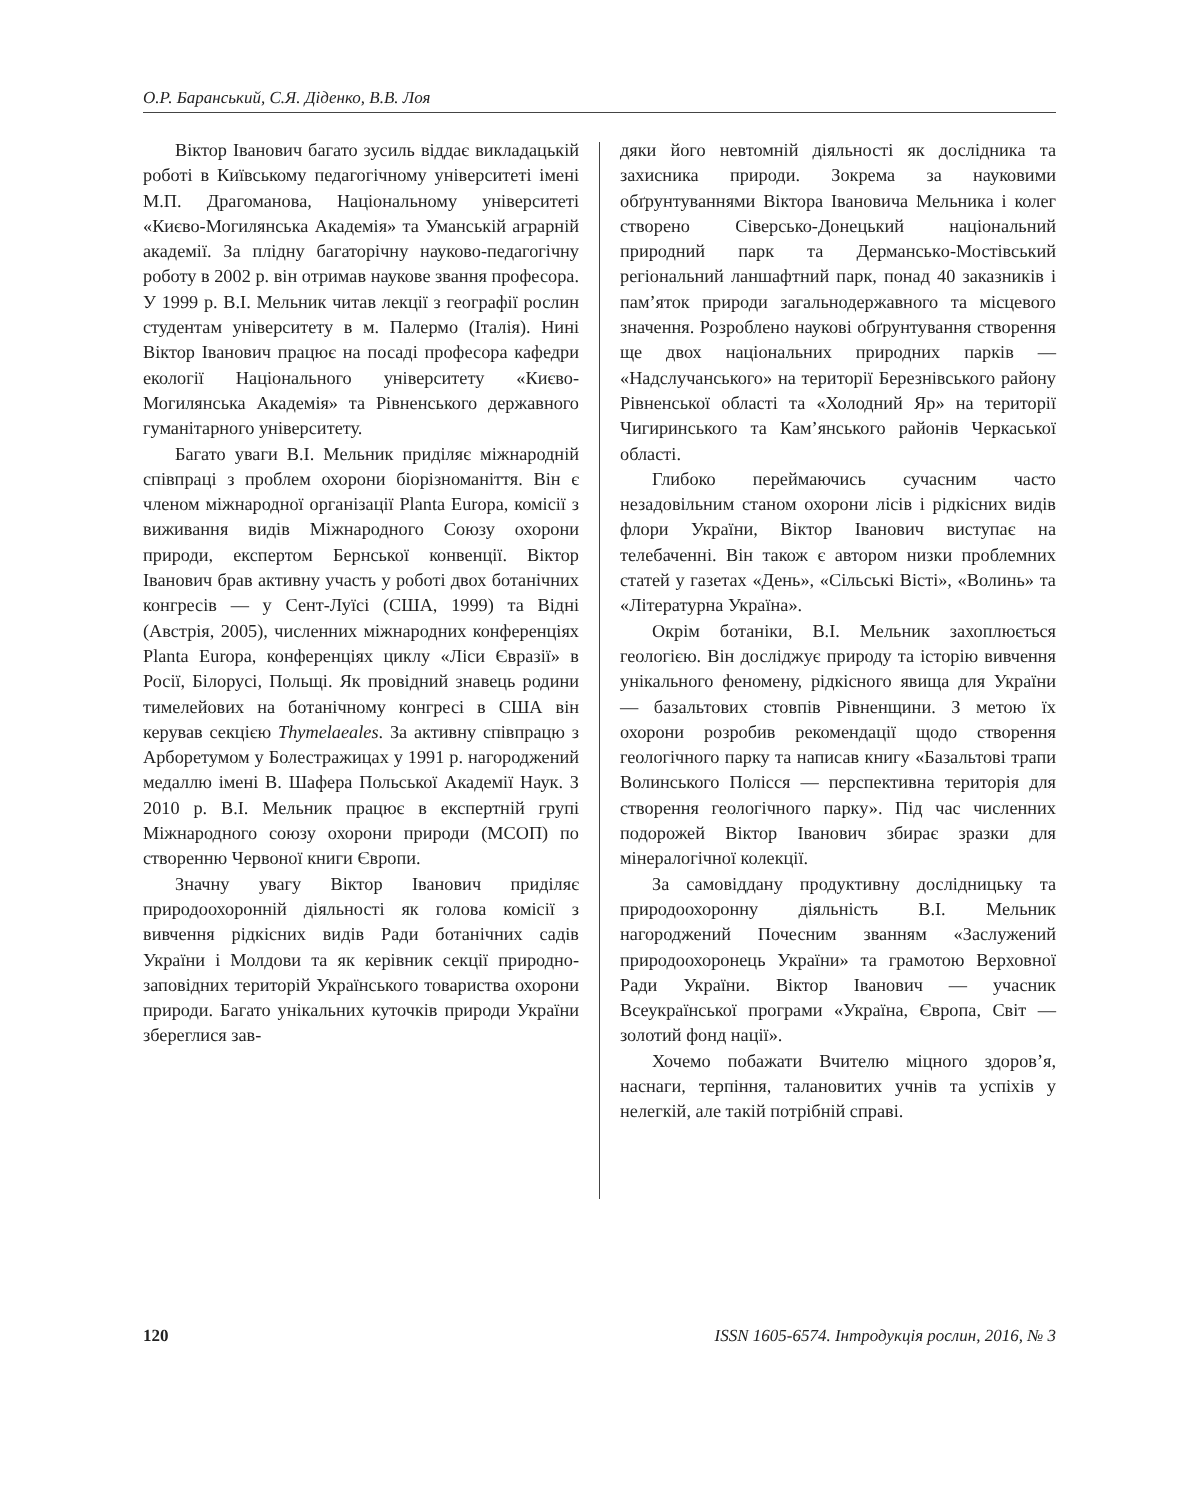О.Р. Баранський, С.Я. Діденко, В.В. Лоя
Віктор Іванович багато зусиль віддає викладацькій роботі в Київському педагогічному університеті імені М.П. Драгоманова, Національному університеті «Києво-Могилянська Академія» та Уманській аграрній академії. За плідну багаторічну науково-педагогічну роботу в 2002 р. він отримав наукове звання професора. У 1999 р. В.І. Мельник читав лекції з географії рослин студентам університету в м. Палермо (Італія). Нині Віктор Іванович працює на посаді професора кафедри екології Національного університету «Києво-Могилянська Академія» та Рівненського державного гуманітарного університету.
Багато уваги В.І. Мельник приділяє міжнародній співпраці з проблем охорони біорізноманіття. Він є членом міжнародної організації Planta Europa, комісії з виживання видів Міжнародного Союзу охорони природи, експертом Бернської конвенції. Віктор Іванович брав активну участь у роботі двох ботанічних конгресів — у Сент-Луїсі (США, 1999) та Відні (Австрія, 2005), численних міжнародних конференціях Planta Europa, конференціях циклу «Ліси Євразії» в Росії, Білорусі, Польщі. Як провідний знавець родини тимелейових на ботанічному конгресі в США він керував секцією Thymelaeales. За активну співпрацю з Арборетумом у Болестражицах у 1991 р. нагороджений медаллю імені В. Шафера Польської Академії Наук. З 2010 р. В.І. Мельник працює в експертній групі Міжнародного союзу охорони природи (МСОП) по створенню Червоної книги Європи.
Значну увагу Віктор Іванович приділяє природоохоронній діяльності як голова комісії з вивчення рідкісних видів Ради ботанічних садів України і Молдови та як керівник секції природно-заповідних територій Українського товариства охорони природи. Багато унікальних куточків природи України збереглися зав-
дяки його невтомній діяльності як дослідника та захисника природи. Зокрема за науковими обґрунтуваннями Віктора Івановича Мельника і колег створено Сіверсько-Донецький національний природний парк та Дерманськo-Мостівський регіональний ланшафтний парк, понад 40 заказників і пам’яток природи загальнодержавного та місцевого значення. Розроблено наукові обґрунтування створення ще двох національних природних парків — «Надслучанського» на території Березнівського району Рівненської області та «Холодний Яр» на території Чигиринського та Кам’янського районів Черкаської області.
Глибоко переймаючись сучасним часто незадовільним станом охорони лісів і рідкісних видів флори України, Віктор Іванович виступає на телебаченні. Він також є автором низки проблемних статей у газетах «День», «Сільські Вісті», «Волинь» та «Літературна Україна».
Окрім ботаніки, В.І. Мельник захоплюється геологією. Він досліджує природу та історію вивчення унікального феномену, рідкісного явища для України — базальтових стовпів Рівненщини. З метою їх охорони розробив рекомендації щодо створення геологічного парку та написав книгу «Базальтові трапи Волинського Полісся — перспективна територія для створення геологічного парку». Під час численних подорожей Віктор Іванович збирає зразки для мінералогічної колекції.
За самовіддану продуктивну дослідницьку та природоохоронну діяльність В.І. Мельник нагороджений Почесним званням «Заслужений природоохоронець України» та грамотою Верховної Ради України. Віктор Іванович — учасник Всеукраїнської програми «Україна, Європа, Світ — золотий фонд нації».
Хочемо побажати Вчителю міцного здоров’я, наснаги, терпіння, талановитих учнів та успіхів у нелегкій, але такій потрібній справі.
120 ISSN 1605-6574. Інтродукція рослин, 2016, № 3